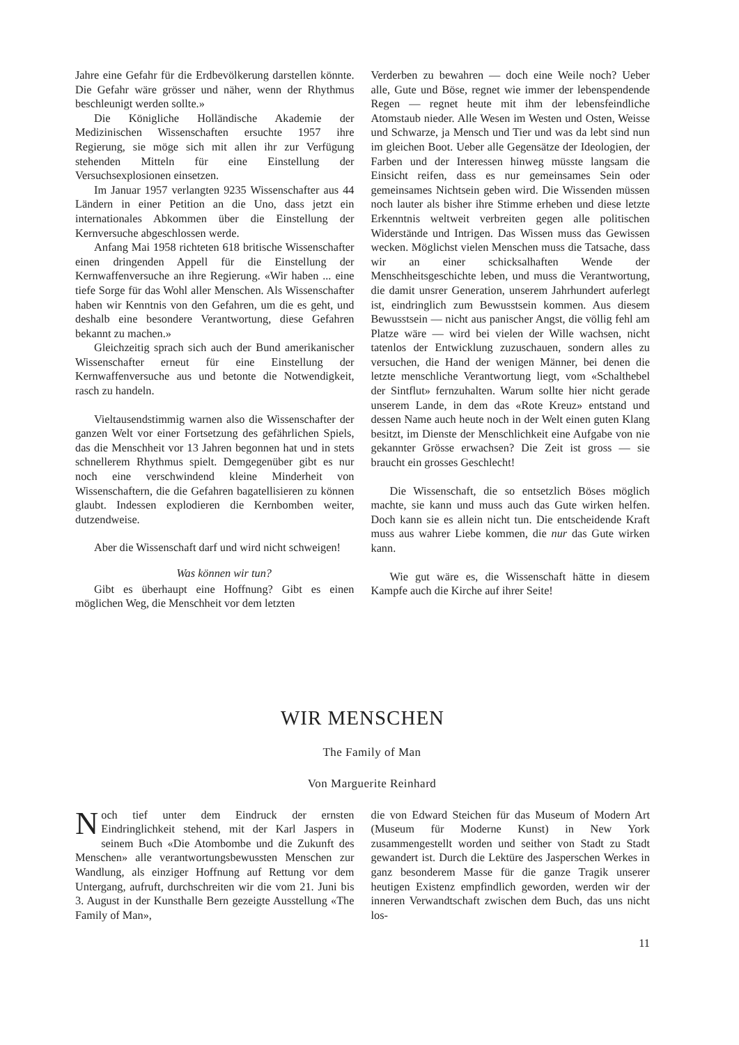Jahre eine Gefahr für die Erdbevölkerung darstellen könnte. Die Gefahr wäre grösser und näher, wenn der Rhythmus beschleunigt werden sollte.»
Die Königliche Holländische Akademie der Medizinischen Wissenschaften ersuchte 1957 ihre Regierung, sie möge sich mit allen ihr zur Verfügung stehenden Mitteln für eine Einstellung der Versuchsexplosionen einsetzen.
Im Januar 1957 verlangten 9235 Wissenschafter aus 44 Ländern in einer Petition an die Uno, dass jetzt ein internationales Abkommen über die Einstellung der Kernversuche abgeschlossen werde.
Anfang Mai 1958 richteten 618 britische Wissenschafter einen dringenden Appell für die Einstellung der Kernwaffenversuche an ihre Regierung. «Wir haben ... eine tiefe Sorge für das Wohl aller Menschen. Als Wissenschafter haben wir Kenntnis von den Gefahren, um die es geht, und deshalb eine besondere Verantwortung, diese Gefahren bekannt zu machen.»
Gleichzeitig sprach sich auch der Bund amerikanischer Wissenschafter erneut für eine Einstellung der Kernwaffenversuche aus und betonte die Notwendigkeit, rasch zu handeln.
Vieltausendstimmig warnen also die Wissenschafter der ganzen Welt vor einer Fortsetzung des gefährlichen Spiels, das die Menschheit vor 13 Jahren begonnen hat und in stets schnellerem Rhythmus spielt. Demgegenüber gibt es nur noch eine verschwindend kleine Minderheit von Wissenschaftern, die die Gefahren bagatellisieren zu können glaubt. Indessen explodieren die Kernbomben weiter, dutzendweise.
Aber die Wissenschaft darf und wird nicht schweigen!
Was können wir tun?
Gibt es überhaupt eine Hoffnung? Gibt es einen möglichen Weg, die Menschheit vor dem letzten
Verderben zu bewahren — doch eine Weile noch? Ueber alle, Gute und Böse, regnet wie immer der lebenspendende Regen — regnet heute mit ihm der lebensfeindliche Atomstaub nieder. Alle Wesen im Westen und Osten, Weisse und Schwarze, ja Mensch und Tier und was da lebt sind nun im gleichen Boot. Ueber alle Gegensätze der Ideologien, der Farben und der Interessen hinweg müsste langsam die Einsicht reifen, dass es nur gemeinsames Sein oder gemeinsames Nichtsein geben wird. Die Wissenden müssen noch lauter als bisher ihre Stimme erheben und diese letzte Erkenntnis weltweit verbreiten gegen alle politischen Widerstände und Intrigen. Das Wissen muss das Gewissen wecken. Möglichst vielen Menschen muss die Tatsache, dass wir an einer schicksalhaften Wende der Menschheitsgeschichte leben, und muss die Verantwortung, die damit unsrer Generation, unserem Jahrhundert auferlegt ist, eindringlich zum Bewusstsein kommen. Aus diesem Bewusstsein — nicht aus panischer Angst, die völlig fehl am Platze wäre — wird bei vielen der Wille wachsen, nicht tatenlos der Entwicklung zuzuschauen, sondern alles zu versuchen, die Hand der wenigen Männer, bei denen die letzte menschliche Verantwortung liegt, vom «Schalthebel der Sintflut» fernzuhalten. Warum sollte hier nicht gerade unserem Lande, in dem das «Rote Kreuz» entstand und dessen Name auch heute noch in der Welt einen guten Klang besitzt, im Dienste der Menschlichkeit eine Aufgabe von nie gekannter Grösse erwachsen? Die Zeit ist gross — sie braucht ein grosses Geschlecht!
Die Wissenschaft, die so entsetzlich Böses möglich machte, sie kann und muss auch das Gute wirken helfen. Doch kann sie es allein nicht tun. Die entscheidende Kraft muss aus wahrer Liebe kommen, die nur das Gute wirken kann.
Wie gut wäre es, die Wissenschaft hätte in diesem Kampfe auch die Kirche auf ihrer Seite!
WIR MENSCHEN
The Family of Man
Von Marguerite Reinhard
Noch tief unter dem Eindruck der ernsten Eindringlichkeit stehend, mit der Karl Jaspers in seinem Buch «Die Atombombe und die Zukunft des Menschen» alle verantwortungsbewussten Menschen zur Wandlung, als einziger Hoffnung auf Rettung vor dem Untergang, aufruft, durchschreiten wir die vom 21. Juni bis 3. August in der Kunsthalle Bern gezeigte Ausstellung «The Family of Man»,
die von Edward Steichen für das Museum of Modern Art (Museum für Moderne Kunst) in New York zusammengestellt worden und seither von Stadt zu Stadt gewandert ist. Durch die Lektüre des Jasperschen Werkes in ganz besonderem Masse für die ganze Tragik unserer heutigen Existenz empfindlich geworden, werden wir der inneren Verwandtschaft zwischen dem Buch, das uns nicht los-
11